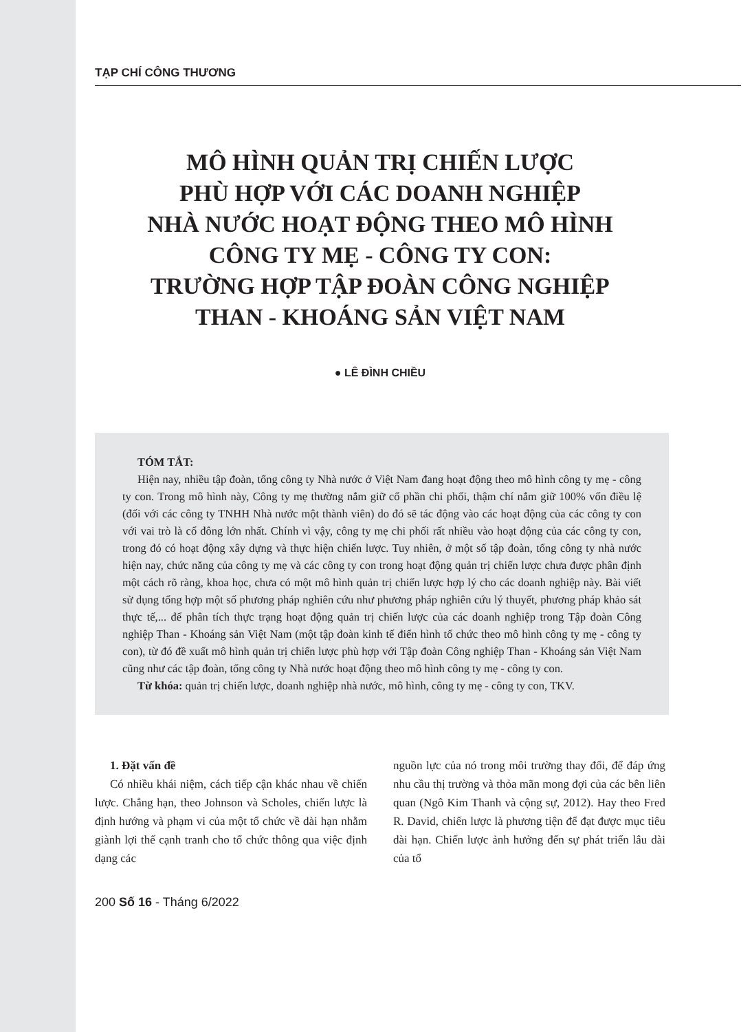TẠP CHÍ CÔNG THƯƠNG
MÔ HÌNH QUẢN TRỊ CHIẾN LƯỢC
PHÙ HỢP VỚI CÁC DOANH NGHIỆP
NHÀ NƯỚC HOẠT ĐỘNG THEO MÔ HÌNH
CÔNG TY MẸ - CÔNG TY CON:
TRƯỜNG HỢP TẬP ĐOÀN CÔNG NGHIỆP
THAN - KHOÁNG SẢN VIỆT NAM
● LÊ ĐÌNH CHIỀU
TÓM TẮT:
Hiện nay, nhiều tập đoàn, tổng công ty Nhà nước ở Việt Nam đang hoạt động theo mô hình công ty mẹ - công ty con. Trong mô hình này, Công ty mẹ thường nắm giữ cổ phần chi phối, thậm chí nắm giữ 100% vốn điều lệ (đối với các công ty TNHH Nhà nước một thành viên) do đó sẽ tác động vào các hoạt động của các công ty con với vai trò là cổ đông lớn nhất. Chính vì vậy, công ty mẹ chi phối rất nhiều vào hoạt động của các công ty con, trong đó có hoạt động xây dựng và thực hiện chiến lược. Tuy nhiên, ở một số tập đoàn, tổng công ty nhà nước hiện nay, chức năng của công ty mẹ và các công ty con trong hoạt động quản trị chiến lược chưa được phân định một cách rõ ràng, khoa học, chưa có một mô hình quản trị chiến lược hợp lý cho các doanh nghiệp này. Bài viết sử dụng tổng hợp một số phương pháp nghiên cứu như phương pháp nghiên cứu lý thuyết, phương pháp khảo sát thực tế,... để phân tích thực trạng hoạt động quản trị chiến lược của các doanh nghiệp trong Tập đoàn Công nghiệp Than - Khoáng sản Việt Nam (một tập đoàn kinh tế điển hình tổ chức theo mô hình công ty mẹ - công ty con), từ đó đề xuất mô hình quản trị chiến lược phù hợp với Tập đoàn Công nghiệp Than - Khoáng sản Việt Nam cũng như các tập đoàn, tổng công ty Nhà nước hoạt động theo mô hình công ty mẹ - công ty con.
Từ khóa: quản trị chiến lược, doanh nghiệp nhà nước, mô hình, công ty mẹ - công ty con, TKV.
1. Đặt vấn đề
Có nhiều khái niệm, cách tiếp cận khác nhau về chiến lược. Chẳng hạn, theo Johnson và Scholes, chiến lược là định hướng và phạm vi của một tổ chức về dài hạn nhằm giành lợi thế cạnh tranh cho tổ chức thông qua việc định dạng các
nguồn lực của nó trong môi trường thay đổi, để đáp ứng nhu cầu thị trường và thỏa mãn mong đợi của các bên liên quan (Ngô Kim Thanh và cộng sự, 2012). Hay theo Fred R. David, chiến lược là phương tiện để đạt được mục tiêu dài hạn. Chiến lược ảnh hưởng đến sự phát triển lâu dài của tổ
200 Số 16 - Tháng 6/2022